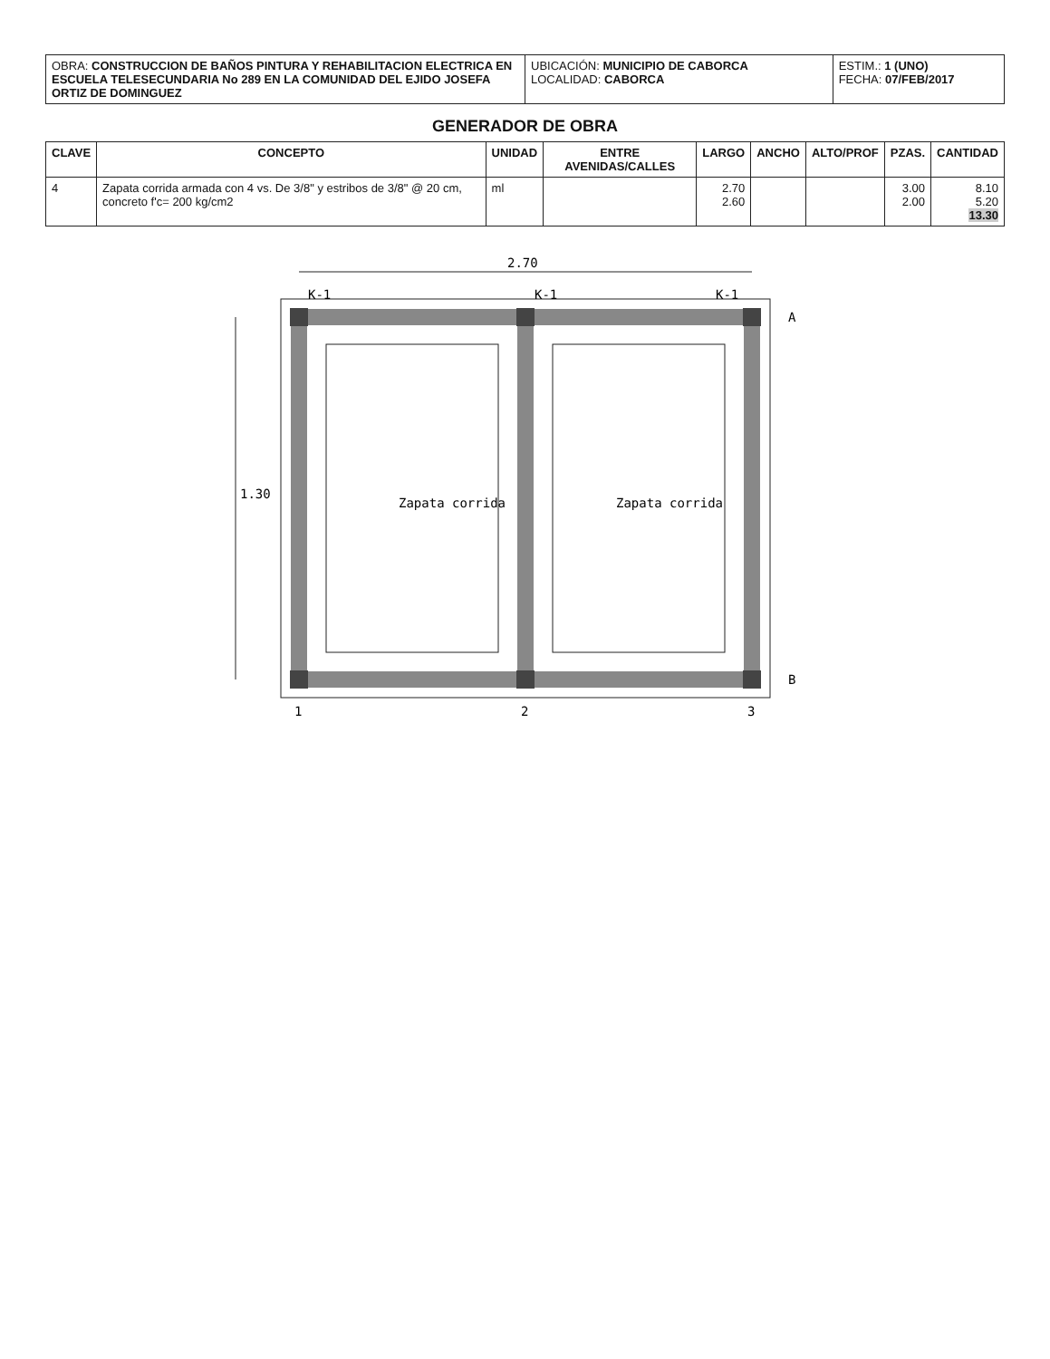| OBRA: CONSTRUCCION DE BAÑOS PINTURA Y REHABILITACION ELECTRICA EN ESCUELA TELESECUNDARIA No 289 EN LA COMUNIDAD DEL EJIDO JOSEFA ORTIZ DE DOMINGUEZ | UBICACIÓN: MUNICIPIO DE CABORCA LOCALIDAD: CABORCA | ESTIM.: 1 (UNO) FECHA: 07/FEB/2017 |
GENERADOR DE OBRA
| CLAVE | CONCEPTO | UNIDAD | ENTRE AVENIDAS/CALLES | LARGO | ANCHO | ALTO/PROF | PZAS. | CANTIDAD |
| --- | --- | --- | --- | --- | --- | --- | --- | --- |
| 4 | Zapata corrida armada con 4 vs. De 3/8" y estribos de 3/8" @ 20 cm, concreto f'c= 200 kg/cm2 | ml | | 2.70 2.60 | | | 3.00 2.00 | 8.10 5.20 13.30 |
2.70
1.30
Zapata corrida
Zapata corrida
1
2
3
A
B
K-1
K-1
K-1